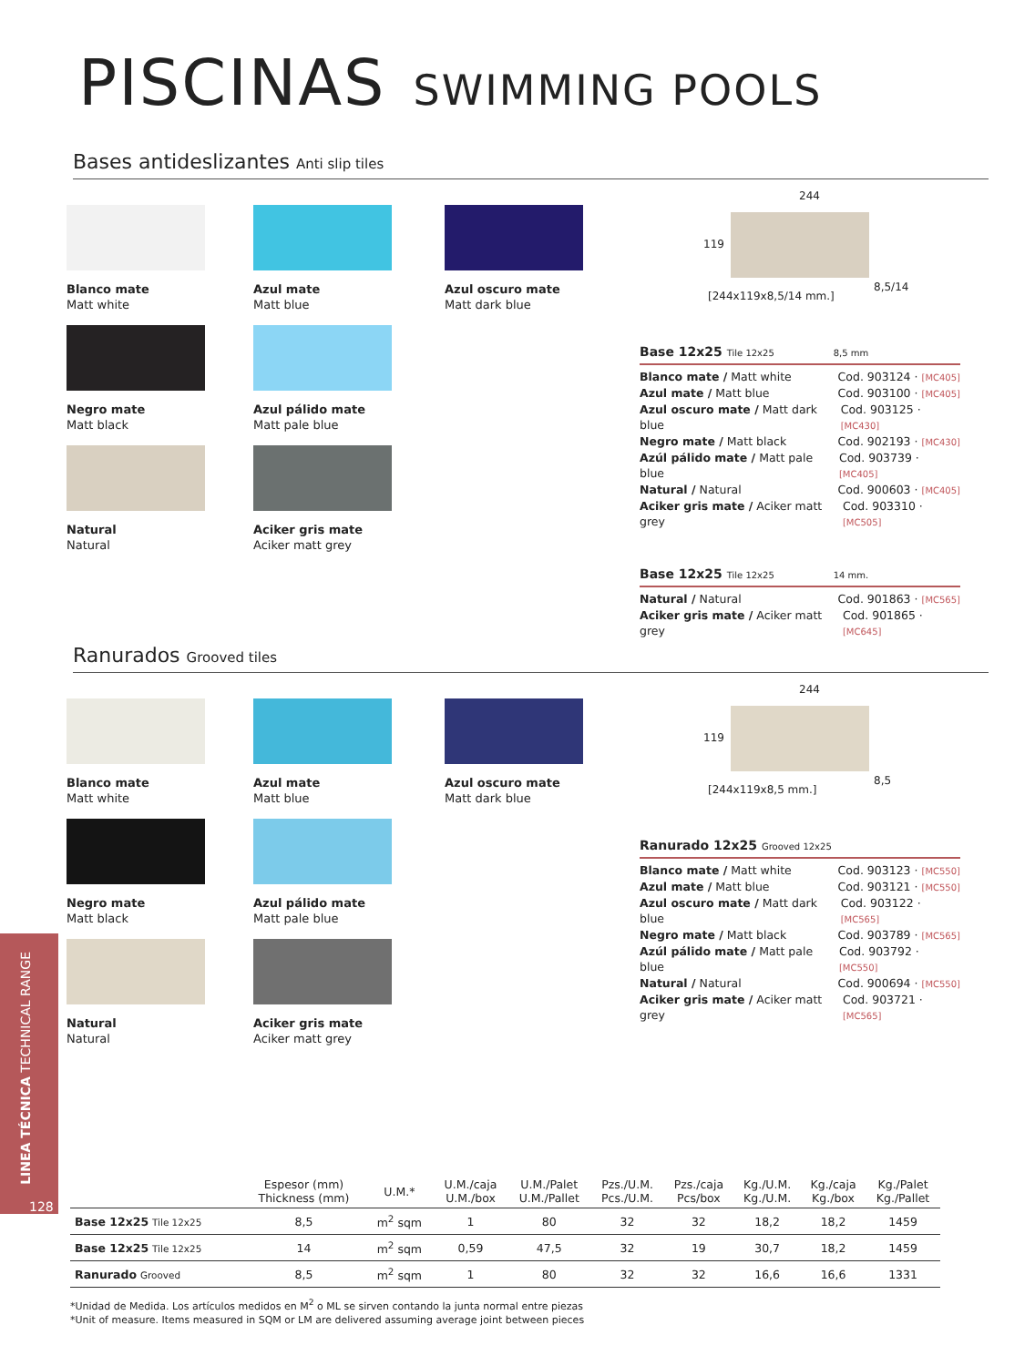PISCINAS SWIMMING POOLS
Bases antideslizantes Anti slip tiles
Blanco mate
Matt white
Azul mate
Matt blue
Azul oscuro mate
Matt dark blue
Negro mate
Matt black
Azul pálido mate
Matt pale blue
Natural
Natural
Aciker gris mate
Aciker matt grey
244
119
8,5/14
[244x119x8,5/14 mm.]
Base 12x25 Tile 12x25 8,5 mm
Blanco mate / Matt white Cod. 903124 · [MC405]
Azul mate / Matt blue Cod. 903100 · [MC405]
Azul oscuro mate / Matt dark blue Cod. 903125 · [MC430]
Negro mate / Matt black Cod. 902193 · [MC430]
Azúl pálido mate / Matt pale blue Cod. 903739 · [MC405]
Natural / Natural Cod. 900603 · [MC405]
Aciker gris mate / Aciker matt grey Cod. 903310 · [MC505]
Base 12x25 Tile 12x25 14 mm.
Natural / Natural Cod. 901863 · [MC565]
Aciker gris mate / Aciker matt grey Cod. 901865 · [MC645]
Ranurados Grooved tiles
Blanco mate
Matt white
Azul mate
Matt blue
Azul oscuro mate
Matt dark blue
Negro mate
Matt black
Azul pálido mate
Matt pale blue
Natural
Natural
Aciker gris mate
Aciker matt grey
244
119
8,5
[244x119x8,5 mm.]
Ranurado 12x25 Grooved 12x25
Blanco mate / Matt white Cod. 903123 · [MC550]
Azul mate / Matt blue Cod. 903121 · [MC550]
Azul oscuro mate / Matt dark blue Cod. 903122 · [MC565]
Negro mate / Matt black Cod. 903789 · [MC565]
Azúl pálido mate / Matt pale blue Cod. 903792 · [MC550]
Natural / Natural Cod. 900694 · [MC550]
Aciker gris mate / Aciker matt grey Cod. 903721 · [MC565]
LINEA TÉCNICA TECHNICAL RANGE
128
| | Espesor (mm) Thickness (mm) | U.M.* | U.M./caja U.M./box | U.M./Palet U.M./Pallet | Pzs./U.M. Pcs./U.M. | Pzs./caja Pcs/box | Kg./U.M. Kg./U.M. | Kg./caja Kg./box | Kg./Palet Kg./Pallet |
| --- | --- | --- | --- | --- | --- | --- | --- | --- | --- |
| Base 12x25 Tile 12x25 | 8,5 | m<sup>2</sup> sqm | 1 | 80 | 32 | 32 | 18,2 | 18,2 | 1459 |
| Base 12x25 Tile 12x25 | 14 | m<sup>2</sup> sqm | 0,59 | 47,5 | 32 | 19 | 30,7 | 18,2 | 1459 |
| Ranurado Grooved | 8,5 | m<sup>2</sup> sqm | 1 | 80 | 32 | 32 | 16,6 | 16,6 | 1331 |
*Unidad de Medida. Los artículos medidos en M<sup>2</sup> o ML se sirven contando la junta normal entre piezas
*Unit of measure. Items measured in SQM or LM are delivered assuming average joint between pieces